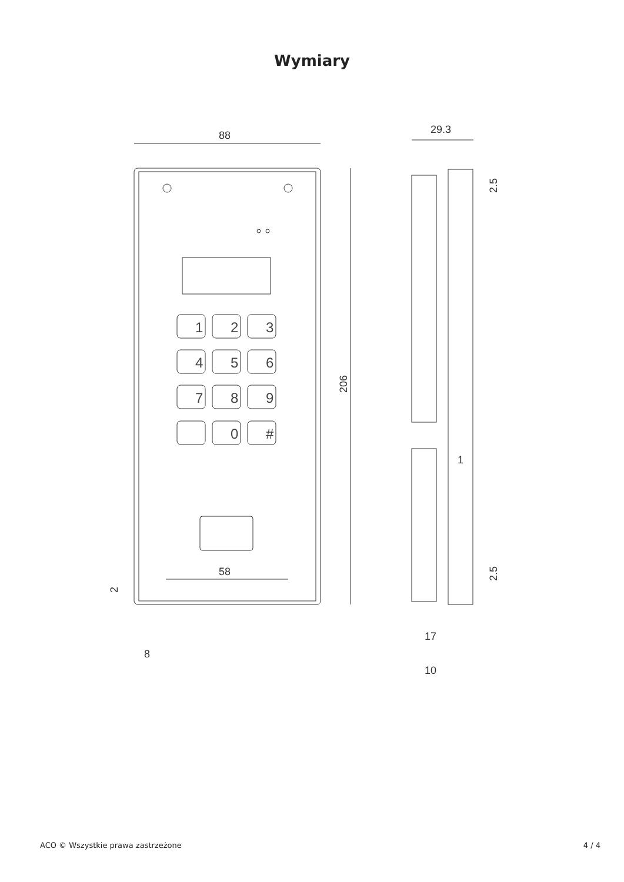Wymiary
1
2
3
4
5
6
7
8
9
0
#
88
206
58
2
8
29.3
2.5
2.5
1
17
10
ACO © Wszystkie prawa zastrzeżone 4 / 4